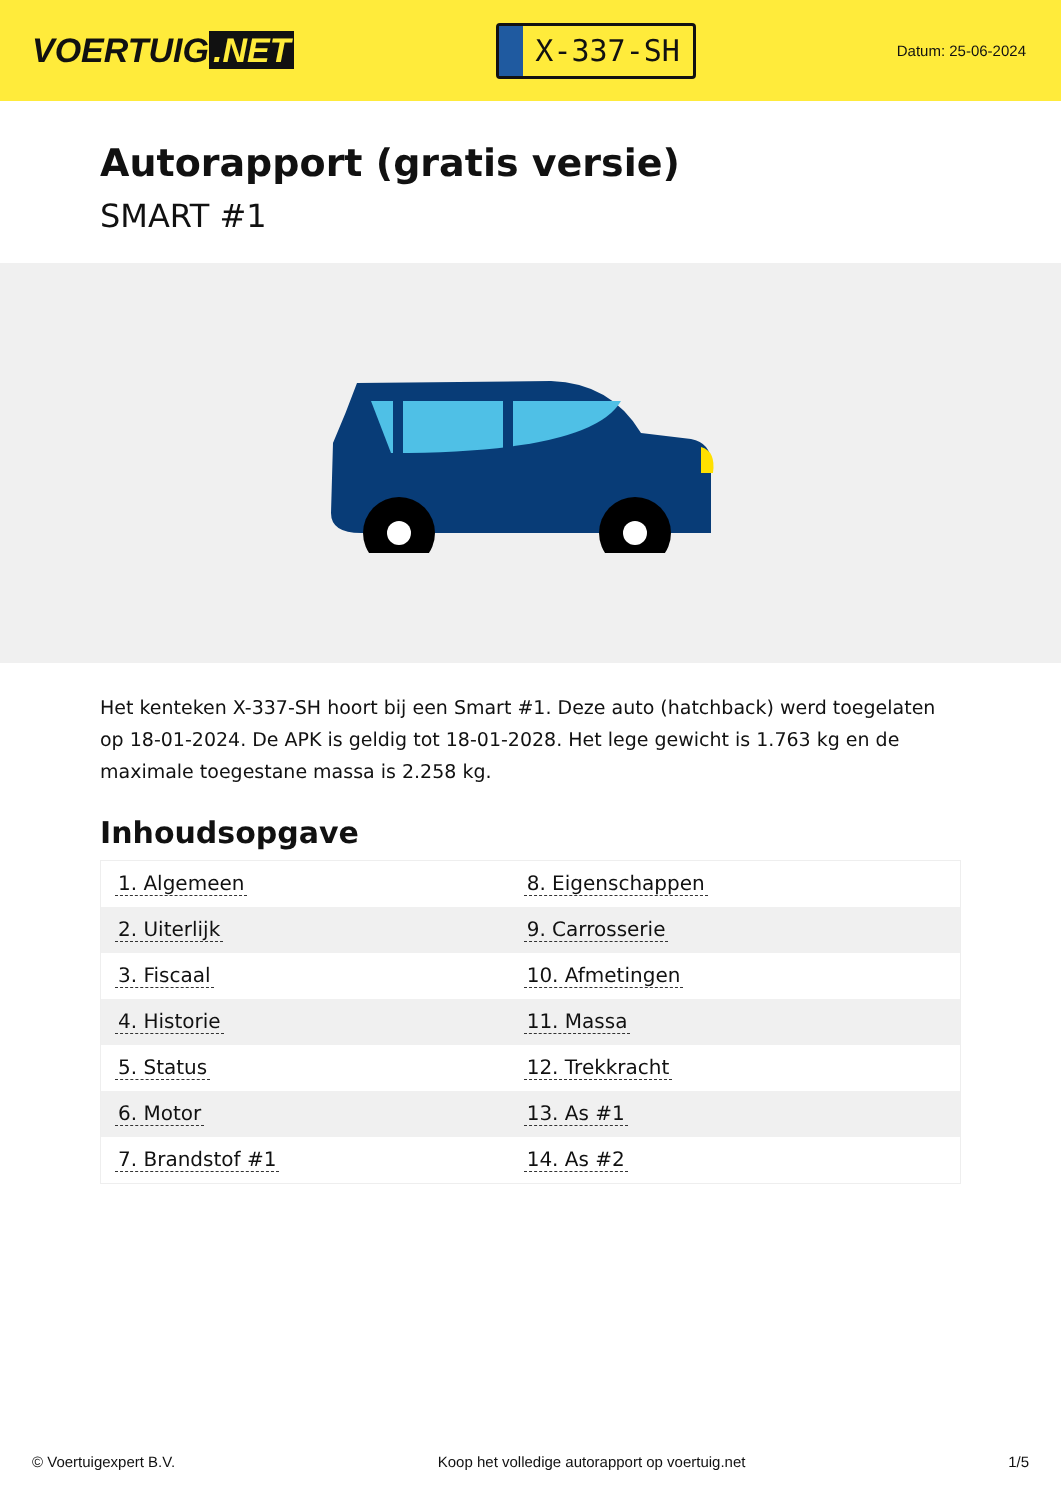VOERTUIG.NET
X-337-SH
Datum: 25-06-2024
Autorapport (gratis versie)
SMART #1
Het kenteken X-337-SH hoort bij een Smart #1. Deze auto (hatchback) werd toegelaten op 18-01-2024. De APK is geldig tot 18-01-2028. Het lege gewicht is 1.763 kg en de maximale toegestane massa is 2.258 kg.
Inhoudsopgave
| 1. Algemeen | 8. Eigenschappen |
| 2. Uiterlijk | 9. Carrosserie |
| 3. Fiscaal | 10. Afmetingen |
| 4. Historie | 11. Massa |
| 5. Status | 12. Trekkracht |
| 6. Motor | 13. As #1 |
| 7. Brandstof #1 | 14. As #2 |
© Voertuigexpert B.V. Koop het volledige autorapport op voertuig.net 1/5